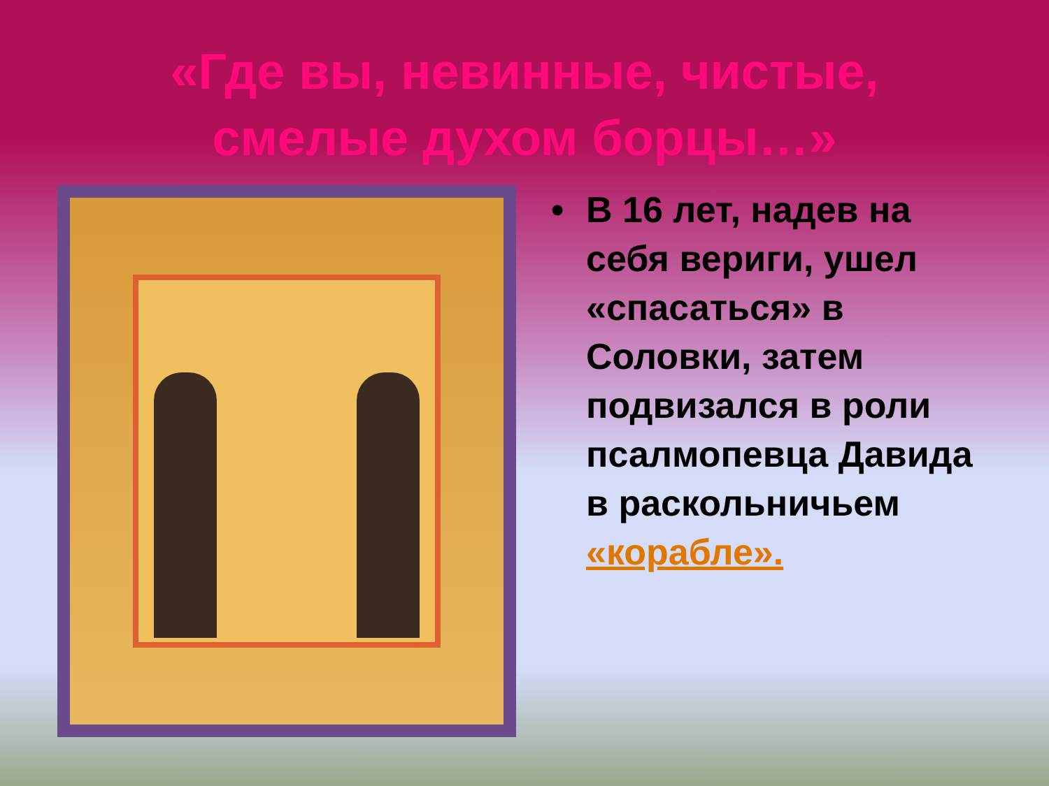«Где вы, невинные, чистые,
смелые духом борцы…»
• В 16 лет, надев на себя вериги, ушел «спасаться» в Соловки, затем подвизался в роли псалмопевца Давида в раскольничьем «корабле».